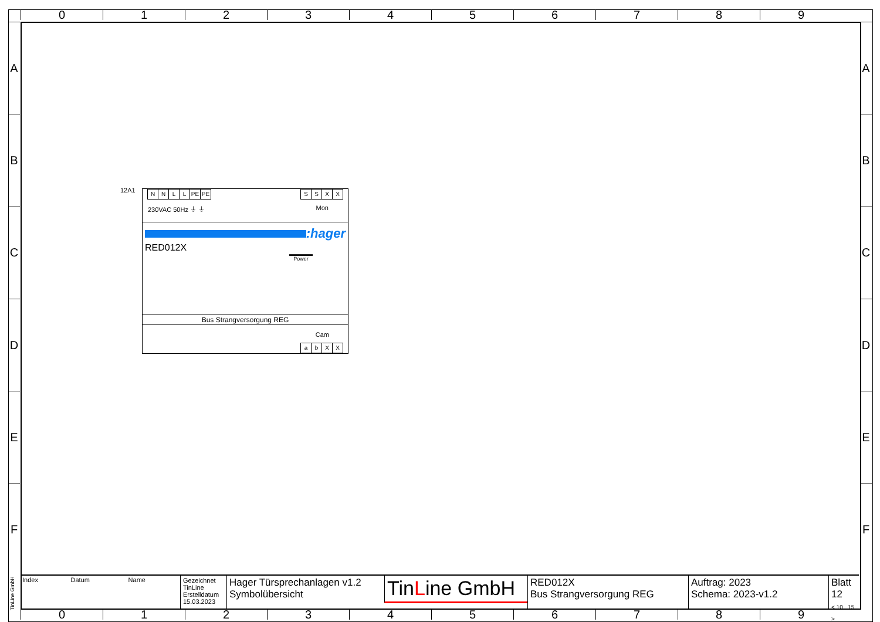0 1 2 3 4 5 6 7 8 9
A
B
C
D
E
F
A
B
C
D
E
F
12A1
NNLL PE PE SSXX
230VAC 50Hz ⏚ ⏚ Mon
:hager
RED012X
Power
Bus Strangversorgung REG
Cam
abXX
TinLine GmbH
| Index | Datum | Name |
Gezeichnet
TinLine
Erstelldatum
15.03.2023
Hager Türsprechanlagen v1.2
Symbolübersicht
TinLine GmbH
RED012X
Bus Strangversorgung REG
Auftrag: 2023
Schema: 2023-v1.2
Blatt 12
< 10 15 >
0 1 2 3 4 5 6 7 8 9